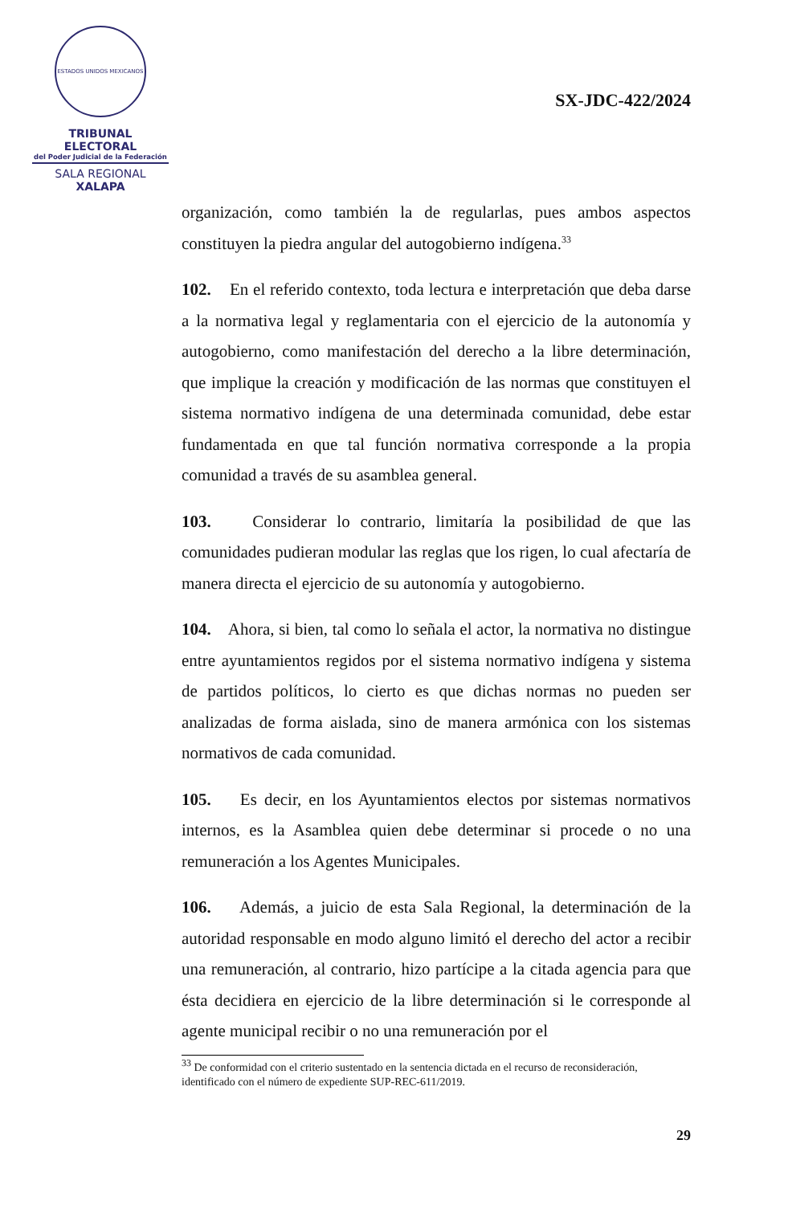ESTADOS UNIDOS MEXICANOS
TRIBUNAL ELECTORAL
del Poder Judicial de la Federación
SALA REGIONAL
XALAPA
SX-JDC-422/2024
organización, como también la de regularlas, pues ambos aspectos constituyen la piedra angular del autogobierno indígena.<sup>33</sup>
102. En el referido contexto, toda lectura e interpretación que deba darse a la normativa legal y reglamentaria con el ejercicio de la autonomía y autogobierno, como manifestación del derecho a la libre determinación, que implique la creación y modificación de las normas que constituyen el sistema normativo indígena de una determinada comunidad, debe estar fundamentada en que tal función normativa corresponde a la propia comunidad a través de su asamblea general.
103. Considerar lo contrario, limitaría la posibilidad de que las comunidades pudieran modular las reglas que los rigen, lo cual afectaría de manera directa el ejercicio de su autonomía y autogobierno.
104. Ahora, si bien, tal como lo señala el actor, la normativa no distingue entre ayuntamientos regidos por el sistema normativo indígena y sistema de partidos políticos, lo cierto es que dichas normas no pueden ser analizadas de forma aislada, sino de manera armónica con los sistemas normativos de cada comunidad.
105. Es decir, en los Ayuntamientos electos por sistemas normativos internos, es la Asamblea quien debe determinar si procede o no una remuneración a los Agentes Municipales.
106. Además, a juicio de esta Sala Regional, la determinación de la autoridad responsable en modo alguno limitó el derecho del actor a recibir una remuneración, al contrario, hizo partícipe a la citada agencia para que ésta decidiera en ejercicio de la libre determinación si le corresponde al agente municipal recibir o no una remuneración por el
<sup>33</sup> De conformidad con el criterio sustentado en la sentencia dictada en el recurso de reconsideración, identificado con el número de expediente SUP-REC-611/2019.
29